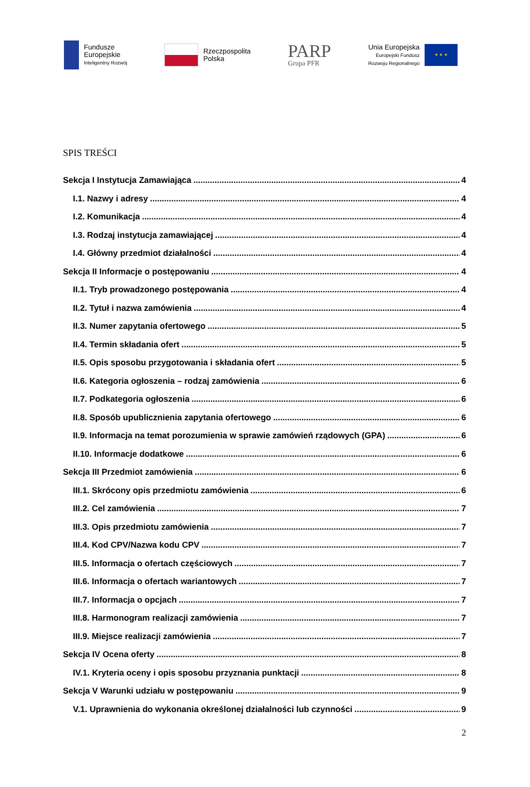Fundusze
Europejskie
Inteligentny Rozwój
Rzeczpospolita
Polska
PARP
Grupa PFR
Unia Europejska
Europejski Fundusz
Rozwoju Regionalnego
★ ★ ★
SPIS TREŚCI
Sekcja I Instytucja Zamawiająca 4
I.1. Nazwy i adresy 4
I.2. Komunikacja 4
I.3. Rodzaj instytucja zamawiającej 4
I.4. Główny przedmiot działalności 4
Sekcja II Informacje o postępowaniu 4
II.1. Tryb prowadzonego postępowania 4
II.2. Tytuł i nazwa zamówienia 4
II.3. Numer zapytania ofertowego 5
II.4. Termin składania ofert 5
II.5. Opis sposobu przygotowania i składania ofert 5
II.6. Kategoria ogłoszenia – rodzaj zamówienia 6
II.7. Podkategoria ogłoszenia 6
II.8. Sposób upublicznienia zapytania ofertowego 6
II.9. Informacja na temat porozumienia w sprawie zamówień rządowych (GPA) 6
II.10. Informacje dodatkowe 6
Sekcja III Przedmiot zamówienia 6
III.1. Skrócony opis przedmiotu zamówienia 6
III.2. Cel zamówienia 7
III.3. Opis przedmiotu zamówienia 7
III.4. Kod CPV/Nazwa kodu CPV 7
III.5. Informacja o ofertach częściowych 7
III.6. Informacja o ofertach wariantowych 7
III.7. Informacja o opcjach 7
III.8. Harmonogram realizacji zamówienia 7
III.9. Miejsce realizacji zamówienia 7
Sekcja IV Ocena oferty 8
IV.1. Kryteria oceny i opis sposobu przyznania punktacji 8
Sekcja V Warunki udziału w postępowaniu 9
V.1. Uprawnienia do wykonania określonej działalności lub czynności 9
2